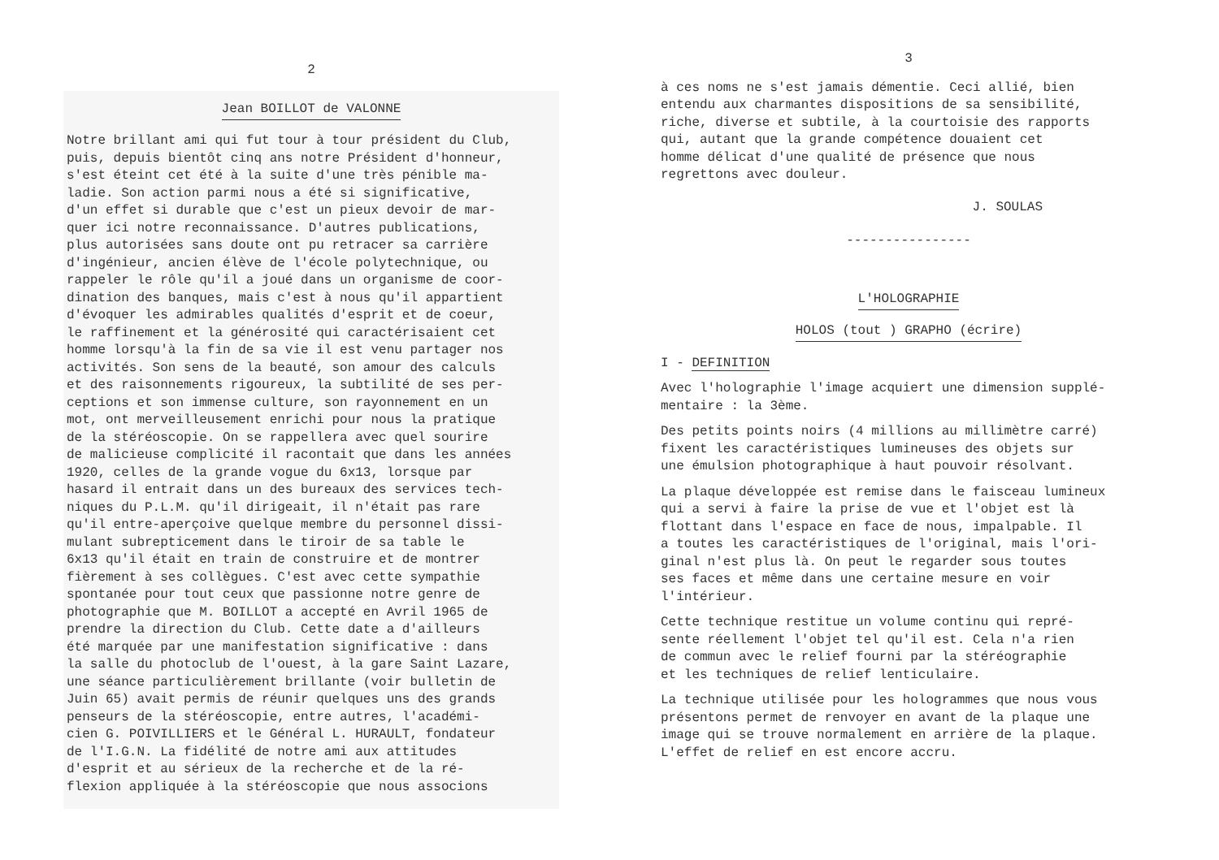2
Jean BOILLOT de VALONNE
Notre brillant ami qui fut tour à tour président du Club, puis, depuis bientôt cinq ans notre Président d'honneur, s'est éteint cet été à la suite d'une très pénible ma- ladie. Son action parmi nous a été si significative, d'un effet si durable que c'est un pieux devoir de mar- quer ici notre reconnaissance. D'autres publications, plus autorisées sans doute ont pu retracer sa carrière d'ingénieur, ancien élève de l'école polytechnique, ou rappeler le rôle qu'il a joué dans un organisme de coor- dination des banques, mais c'est à nous qu'il appartient d'évoquer les admirables qualités d'esprit et de coeur, le raffinement et la générosité qui caractérisaient cet homme lorsqu'à la fin de sa vie il est venu partager nos activités. Son sens de la beauté, son amour des calculs et des raisonnements rigoureux, la subtilité de ses per- ceptions et son immense culture, son rayonnement en un mot, ont merveilleusement enrichi pour nous la pratique de la stéréoscopie. On se rappellera avec quel sourire de malicieuse complicité il racontait que dans les années 1920, celles de la grande vogue du 6x13, lorsque par hasard il entrait dans un des bureaux des services tech- niques du P.L.M. qu'il dirigeait, il n'était pas rare qu'il entre-aperçoive quelque membre du personnel dissi- mulant subrepticement dans le tiroir de sa table le 6x13 qu'il était en train de construire et de montrer fièrement à ses collègues. C'est avec cette sympathie spontanée pour tout ceux que passionne notre genre de photographie que M. BOILLOT a accepté en Avril 1965 de prendre la direction du Club. Cette date a d'ailleurs été marquée par une manifestation significative : dans la salle du photoclub de l'ouest, à la gare Saint Lazare, une séance particulièrement brillante (voir bulletin de Juin 65) avait permis de réunir quelques uns des grands penseurs de la stéréoscopie, entre autres, l'académi- cien G. POIVILLIERS et le Général L. HURAULT, fondateur de l'I.G.N. La fidélité de notre ami aux attitudes d'esprit et au sérieux de la recherche et de la ré- flexion appliquée à la stéréoscopie que nous associons
3
à ces noms ne s'est jamais démentie. Ceci allié, bien entendu aux charmantes dispositions de sa sensibilité, riche, diverse et subtile, à la courtoisie des rapports qui, autant que la grande compétence douaient cet homme délicat d'une qualité de présence que nous regrettons avec douleur.
J. SOULAS
----------------
L'HOLOGRAPHIE
HOLOS (tout ) GRAPHO (écrire)
I - DEFINITION
Avec l'holographie l'image acquiert une dimension supplé- mentaire : la 3ème.
Des petits points noirs (4 millions au millimètre carré) fixent les caractéristiques lumineuses des objets sur une émulsion photographique à haut pouvoir résolvant.
La plaque développée est remise dans le faisceau lumineux qui a servi à faire la prise de vue et l'objet est là flottant dans l'espace en face de nous, impalpable. Il a toutes les caractéristiques de l'original, mais l'ori- ginal n'est plus là. On peut le regarder sous toutes ses faces et même dans une certaine mesure en voir l'intérieur.
Cette technique restitue un volume continu qui repré- sente réellement l'objet tel qu'il est. Cela n'a rien de commun avec le relief fourni par la stéréographie et les techniques de relief lenticulaire.
La technique utilisée pour les hologrammes que nous vous présentons permet de renvoyer en avant de la plaque une image qui se trouve normalement en arrière de la plaque. L'effet de relief en est encore accru.